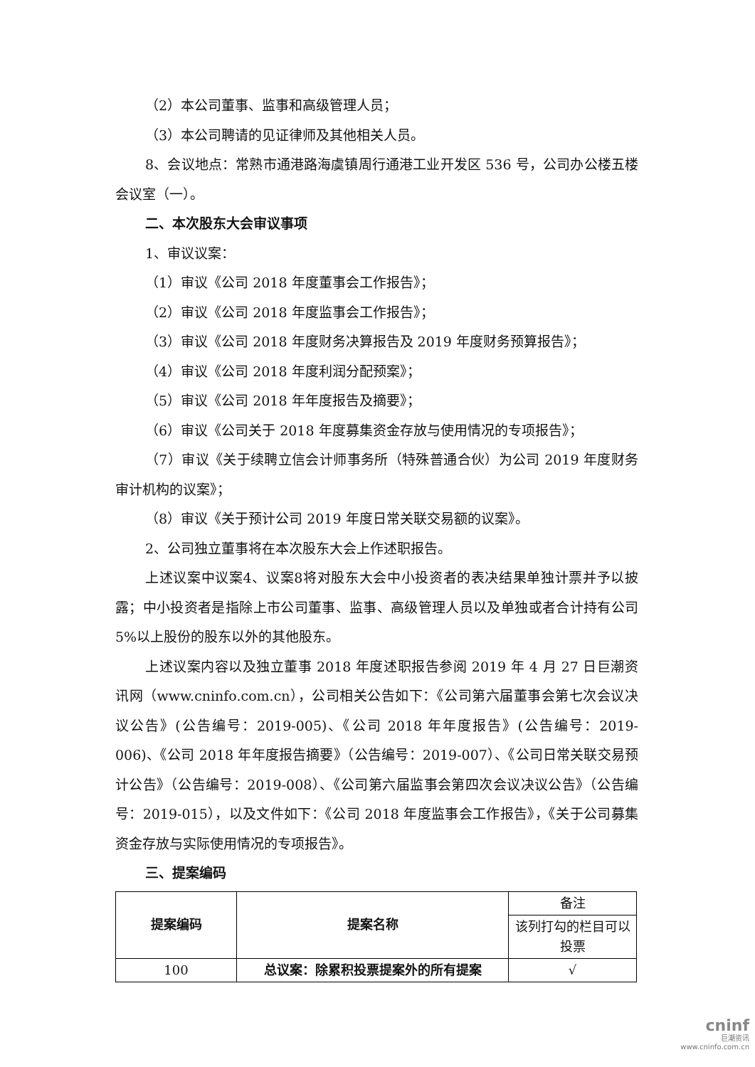（2）本公司董事、监事和高级管理人员；
（3）本公司聘请的见证律师及其他相关人员。
8、会议地点：常熟市通港路海虞镇周行通港工业开发区 536 号，公司办公楼五楼会议室（一）。
二、本次股东大会审议事项
1、审议议案：
（1）审议《公司 2018 年度董事会工作报告》；
（2）审议《公司 2018 年度监事会工作报告》；
（3）审议《公司 2018 年度财务决算报告及 2019 年度财务预算报告》；
（4）审议《公司 2018 年度利润分配预案》；
（5）审议《公司 2018 年年度报告及摘要》；
（6）审议《公司关于 2018 年度募集资金存放与使用情况的专项报告》；
（7）审议《关于续聘立信会计师事务所（特殊普通合伙）为公司 2019 年度财务审计机构的议案》；
（8）审议《关于预计公司 2019 年度日常关联交易额的议案》。
2、公司独立董事将在本次股东大会上作述职报告。
上述议案中议案4、议案8将对股东大会中小投资者的表决结果单独计票并予以披露；中小投资者是指除上市公司董事、监事、高级管理人员以及单独或者合计持有公司5%以上股份的股东以外的其他股东。
上述议案内容以及独立董事 2018 年度述职报告参阅 2019 年 4 月 27 日巨潮资讯网（www.cninfo.com.cn），公司相关公告如下：《公司第六届董事会第七次会议决议公告》(公告编号：2019-005)、《公司 2018 年年度报告》(公告编号：2019-006)、《公司 2018 年年度报告摘要》（公告编号：2019-007）、《公司日常关联交易预计公告》（公告编号：2019-008）、《公司第六届监事会第四次会议决议公告》（公告编号：2019-015），以及文件如下：《公司 2018 年度监事会工作报告》，《关于公司募集资金存放与实际使用情况的专项报告》。
三、提案编码
| 提案编码 | 提案名称 | 备注 |
| | | 该列打勾的栏目可以投票 |
| 100 | 总议案：除累积投票提案外的所有提案 | √ |
cninf
巨潮资讯
www.cninfo.com.cn